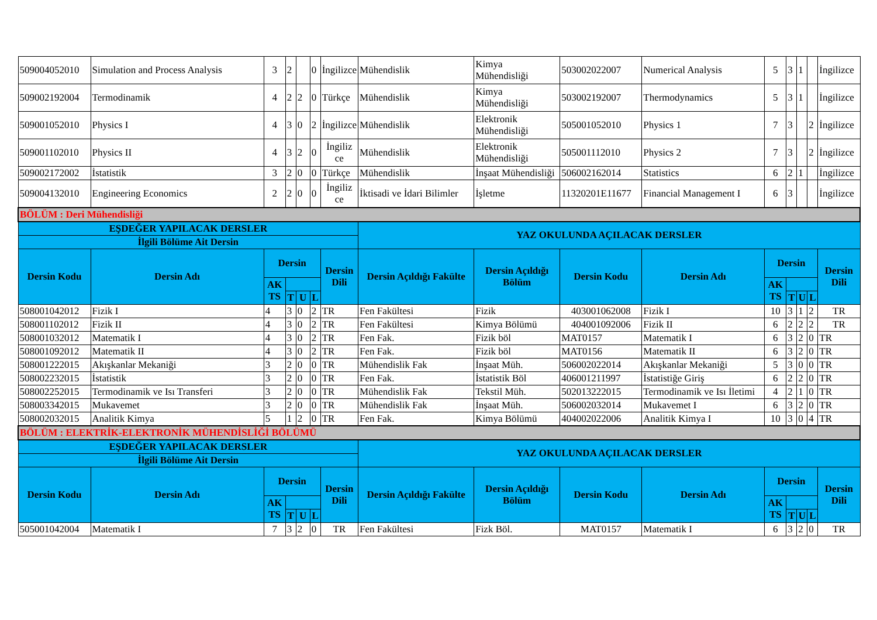| 509004052010 | Simulation and Process Analysis | 3 | 2 | | 0 | İngilizce | Mühendislik | Kimya Mühendisliği | 503002022007 | Numerical Analysis | 5 | 3 | 1 | | İngilizce |
| 509002192004 | Termodinamik | 4 | 2 | 2 | 0 | Türkçe | Mühendislik | Kimya Mühendisliği | 503002192007 | Thermodynamics | 5 | 3 | 1 | | İngilizce |
| 509001052010 | Physics I | 4 | 3 | 0 | 2 | İngilizce | Mühendislik | Elektronik Mühendisliği | 505001052010 | Physics 1 | 7 | 3 | | 2 | İngilizce |
| 509001102010 | Physics II | 4 | 3 | 2 | 0 | İngiliz ce | Mühendislik | Elektronik Mühendisliği | 505001112010 | Physics 2 | 7 | 3 | | 2 | İngilizce |
| 509002172002 | İstatistik | 3 | 2 | 0 | 0 | Türkçe | Mühendislik | İnşaat Mühendisliği | 506002162014 | Statistics | 6 | 2 | 1 | | İngilizce |
| 509004132010 | Engineering Economics | 2 | 2 | 0 | 0 | İngiliz ce | İktisadi ve İdari Bilimler | İşletme | 11320201E11677 | Financial Management I | 6 | 3 | | | İngilizce |
| BÖLÜM : Deri Mühendisliği | | | | | | | | | | | | | | | |
| EŞDEĞER YAPILACAK DERSLER | | | | | | | YAZ OKULUNDA AÇILACAK DERSLER | | | | | | | | |
| İlgili Bölüme Ait Dersin | | | | | | | | | | | | | | | |
| Dersin Kodu | Dersin Adı | Dersin | | | | Dersin Dili | Dersin Açıldığı Fakülte | Dersin Açıldığı Bölüm | Dersin Kodu | Dersin Adı | Dersin | | | | Dersin Dili |
| | | AK TS | | | | | | | | | AK TS | | | | |
| | | | T | U | L | | | | | | | T | U | L | |
| 508001042012 | Fizik I | 4 | 3 | 0 | 2 | TR | Fen Fakültesi | Fizik | 403001062008 | Fizik I | 10 | 3 | 1 | 2 | TR |
| 508001102012 | Fizik II | 4 | 3 | 0 | 2 | TR | Fen Fakültesi | Kimya Bölümü | 404001092006 | Fizik II | 6 | 2 | 2 | 2 | TR |
| 508001032012 | Matematik I | 4 | 3 | 0 | 2 | TR | Fen Fak. | Fizik böl | MAT0157 | Matematik I | 6 | 3 | 2 | 0 | TR |
| 508001092012 | Matematik II | 4 | 3 | 0 | 2 | TR | Fen Fak. | Fizik böl | MAT0156 | Matematik II | 6 | 3 | 2 | 0 | TR |
| 508001222015 | Akışkanlar Mekaniği | 3 | 2 | 0 | 0 | TR | Mühendislik Fak | İnşaat Müh. | 506002022014 | Akışkanlar Mekaniği | 5 | 3 | 0 | 0 | TR |
| 508002232015 | İstatistik | 3 | 2 | 0 | 0 | TR | Fen Fak. | İstatistik Böl | 406001211997 | İstatistiğe Giriş | 6 | 2 | 2 | 0 | TR |
| 508002252015 | Termodinamik ve Isı Transferi | 3 | 2 | 0 | 0 | TR | Mühendislik Fak | Tekstil Müh. | 502013222015 | Termodinamik ve Isı İletimi | 4 | 2 | 1 | 0 | TR |
| 508003342015 | Mukavemet | 3 | 2 | 0 | 0 | TR | Mühendislik Fak | İnşaat Müh. | 506002032014 | Mukavemet I | 6 | 3 | 2 | 0 | TR |
| 508002032015 | Analitik Kimya | 5 | 1 | 2 | 0 | TR | Fen Fak. | Kimya Bölümü | 404002022006 | Analitik Kimya I | 10 | 3 | 0 | 4 | TR |
| BÖLÜM : ELEKTRİK-ELEKTRONİK MÜHENDİSLİĞİ BÖLÜMÜ | | | | | | | | | | | | | | | |
| EŞDEĞER YAPILACAK DERSLER | | | | | | | YAZ OKULUNDA AÇILACAK DERSLER | | | | | | | | |
| İlgili Bölüme Ait Dersin | | | | | | | | | | | | | | | |
| Dersin Kodu | Dersin Adı | Dersin | | | | Dersin Dili | Dersin Açıldığı Fakülte | Dersin Açıldığı Bölüm | Dersin Kodu | Dersin Adı | Dersin | | | | Dersin Dili |
| | | AK TS | | | | | | | | | AK TS | | | | |
| | | | T | U | L | | | | | | | T | U | L | |
| 505001042004 | Matematik I | 7 | 3 | 2 | 0 | TR | Fen Fakültesi | Fizk Böl. | MAT0157 | Matematik I | 6 | 3 | 2 | 0 | TR |